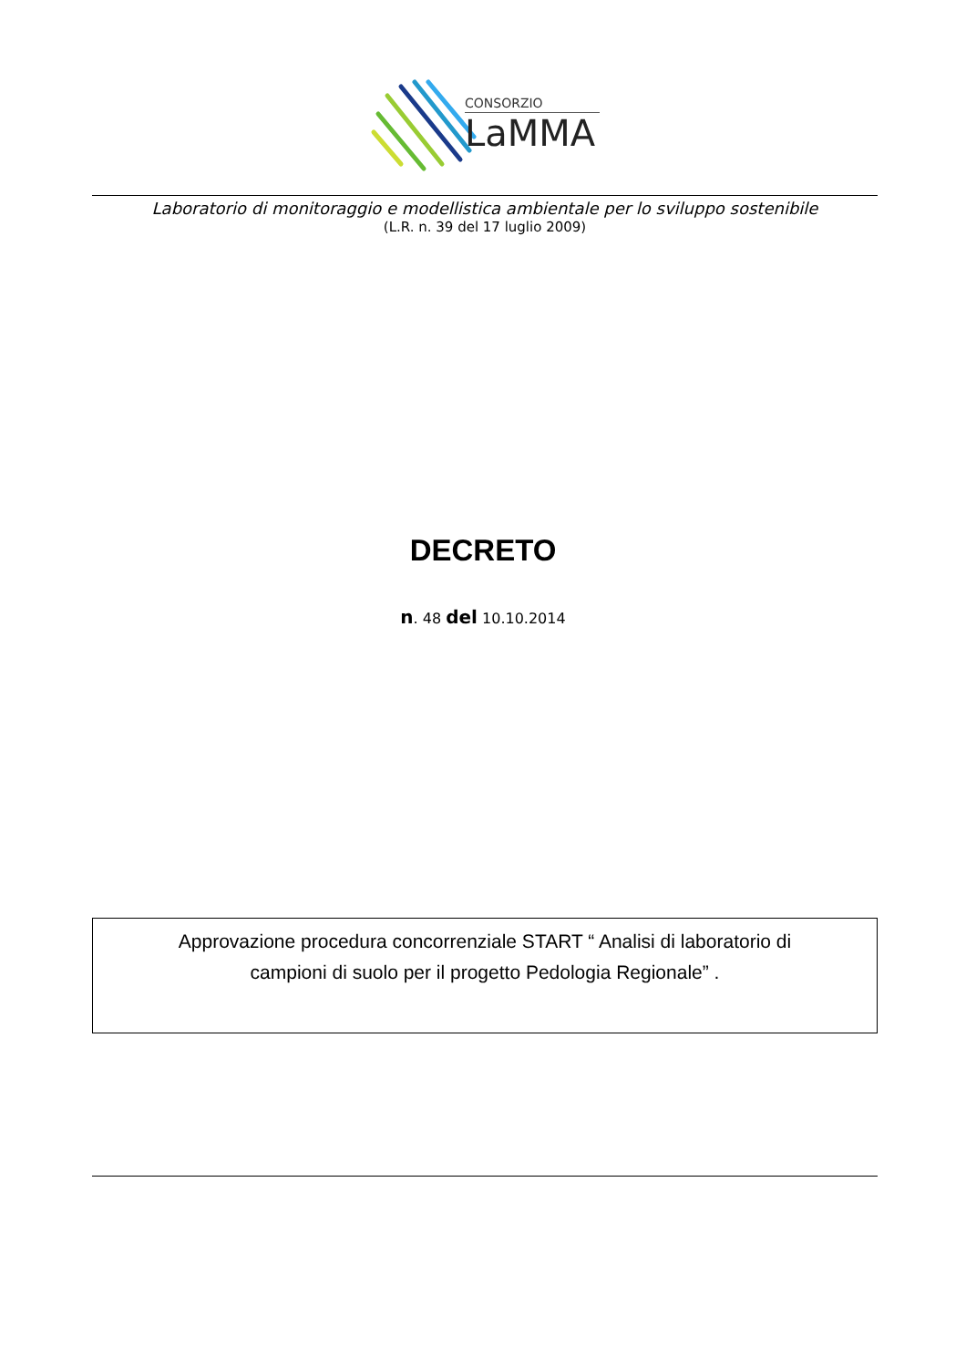CONSORZIO
LaMMA
Laboratorio di monitoraggio e modellistica ambientale per lo sviluppo sostenibile
(L.R. n. 39 del 17 luglio 2009)
DECRETO
n. 48 del 10.10.2014
Approvazione procedura concorrenziale START “ Analisi di laboratorio di
campioni di suolo per il progetto Pedologia Regionale” .